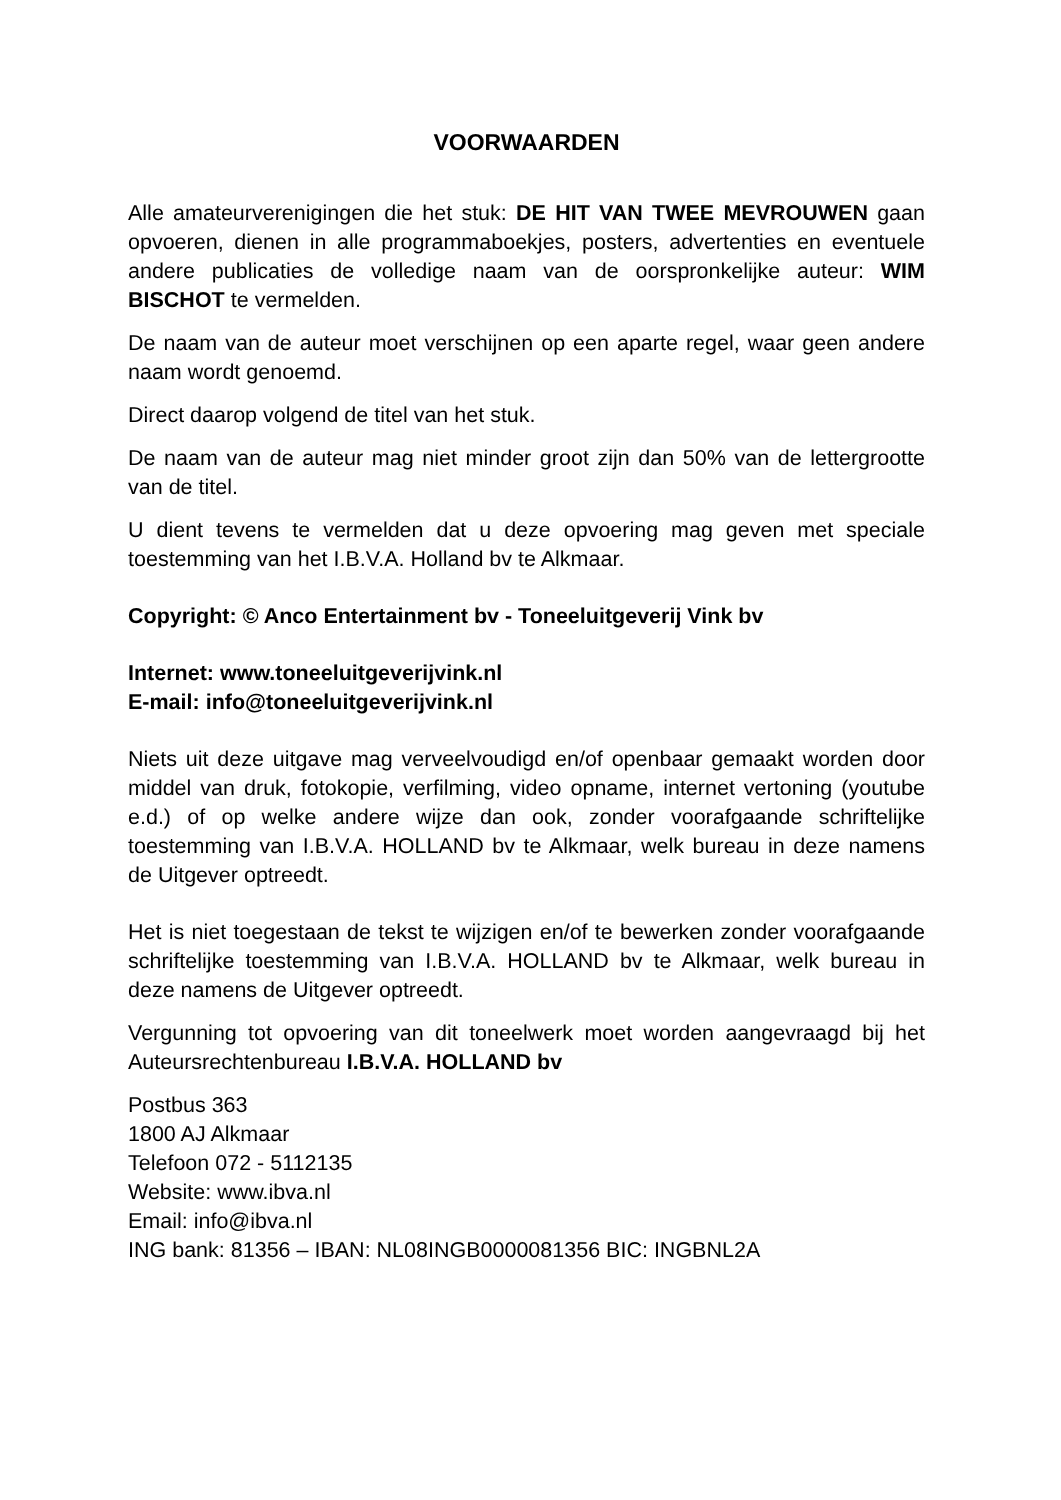VOORWAARDEN
Alle amateurverenigingen die het stuk: DE HIT VAN TWEE MEVROUWEN gaan opvoeren, dienen in alle programmaboekjes, posters, advertenties en eventuele andere publicaties de volledige naam van de oorspronkelijke auteur: WIM BISCHOT te vermelden.
De naam van de auteur moet verschijnen op een aparte regel, waar geen andere naam wordt genoemd.
Direct daarop volgend de titel van het stuk.
De naam van de auteur mag niet minder groot zijn dan 50% van de lettergrootte van de titel.
U dient tevens te vermelden dat u deze opvoering mag geven met speciale toestemming van het I.B.V.A. Holland bv te Alkmaar.
Copyright: © Anco Entertainment bv - Toneeluitgeverij Vink bv
Internet: www.toneeluitgeverijvink.nl
E-mail: info@toneeluitgeverijvink.nl
Niets uit deze uitgave mag verveelvoudigd en/of openbaar gemaakt worden door middel van druk, fotokopie, verfilming, video opname, internet vertoning (youtube e.d.) of op welke andere wijze dan ook, zonder voorafgaande schriftelijke toestemming van I.B.V.A. HOLLAND bv te Alkmaar, welk bureau in deze namens de Uitgever optreedt.
Het is niet toegestaan de tekst te wijzigen en/of te bewerken zonder voorafgaande schriftelijke toestemming van I.B.V.A. HOLLAND bv te Alkmaar, welk bureau in deze namens de Uitgever optreedt.
Vergunning tot opvoering van dit toneelwerk moet worden aangevraagd bij het Auteursrechtenbureau I.B.V.A. HOLLAND bv
Postbus 363
1800 AJ Alkmaar
Telefoon 072 - 5112135
Website: www.ibva.nl
Email: info@ibva.nl
ING bank: 81356 – IBAN: NL08INGB0000081356 BIC: INGBNL2A